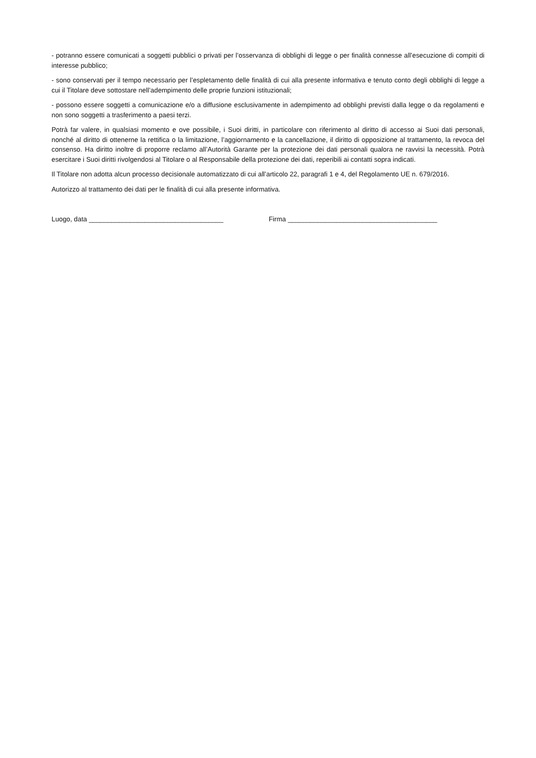- potranno essere comunicati a soggetti pubblici o privati per l’osservanza di obblighi di legge o per finalità connesse all’esecuzione di compiti di interesse pubblico;
- sono conservati per il tempo necessario per l’espletamento delle finalità di cui alla presente informativa e tenuto conto degli obblighi di legge a cui il Titolare deve sottostare nell’adempimento delle proprie funzioni istituzionali;
- possono essere soggetti a comunicazione e/o a diffusione esclusivamente in adempimento ad obblighi previsti dalla legge o da regolamenti e non sono soggetti a trasferimento a paesi terzi.
Potrà far valere, in qualsiasi momento e ove possibile, i Suoi diritti, in particolare con riferimento al diritto di accesso ai Suoi dati personali, nonché al diritto di ottenerne la rettifica o la limitazione, l’aggiornamento e la cancellazione, il diritto di opposizione al trattamento, la revoca del consenso. Ha diritto inoltre di proporre reclamo all’Autorità Garante per la protezione dei dati personali qualora ne ravvisi la necessità. Potrà esercitare i Suoi diritti rivolgendosi al Titolare o al Responsabile della protezione dei dati, reperibili ai contatti sopra indicati.
Il Titolare non adotta alcun processo decisionale automatizzato di cui all’articolo 22, paragrafi 1 e 4, del Regolamento UE n. 679/2016.
Autorizzo al trattamento dei dati per le finalità di cui alla presente informativa.
Luogo, data ____________________________________ Firma ________________________________________